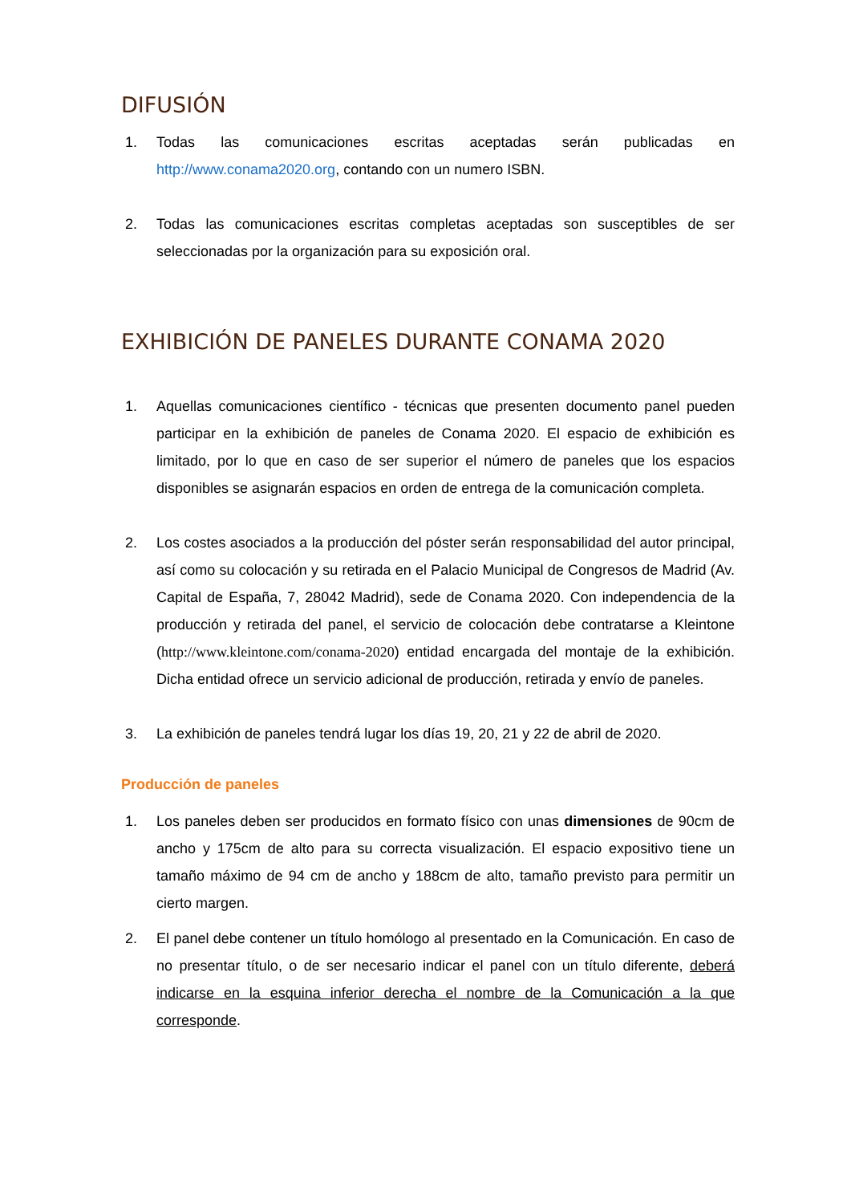DIFUSIÓN
1. Todas las comunicaciones escritas aceptadas serán publicadas en http://www.conama2020.org, contando con un numero ISBN.
2. Todas las comunicaciones escritas completas aceptadas son susceptibles de ser seleccionadas por la organización para su exposición oral.
EXHIBICIÓN DE PANELES DURANTE CONAMA 2020
1. Aquellas comunicaciones científico - técnicas que presenten documento panel pueden participar en la exhibición de paneles de Conama 2020. El espacio de exhibición es limitado, por lo que en caso de ser superior el número de paneles que los espacios disponibles se asignarán espacios en orden de entrega de la comunicación completa.
2. Los costes asociados a la producción del póster serán responsabilidad del autor principal, así como su colocación y su retirada en el Palacio Municipal de Congresos de Madrid (Av. Capital de España, 7, 28042 Madrid), sede de Conama 2020. Con independencia de la producción y retirada del panel, el servicio de colocación debe contratarse a Kleintone (http://www.kleintone.com/conama-2020) entidad encargada del montaje de la exhibición. Dicha entidad ofrece un servicio adicional de producción, retirada y envío de paneles.
3. La exhibición de paneles tendrá lugar los días 19, 20, 21 y 22 de abril de 2020.
Producción de paneles
1. Los paneles deben ser producidos en formato físico con unas dimensiones de 90cm de ancho y 175cm de alto para su correcta visualización. El espacio expositivo tiene un tamaño máximo de 94 cm de ancho y 188cm de alto, tamaño previsto para permitir un cierto margen.
2. El panel debe contener un título homólogo al presentado en la Comunicación. En caso de no presentar título, o de ser necesario indicar el panel con un título diferente, deberá indicarse en la esquina inferior derecha el nombre de la Comunicación a la que corresponde.